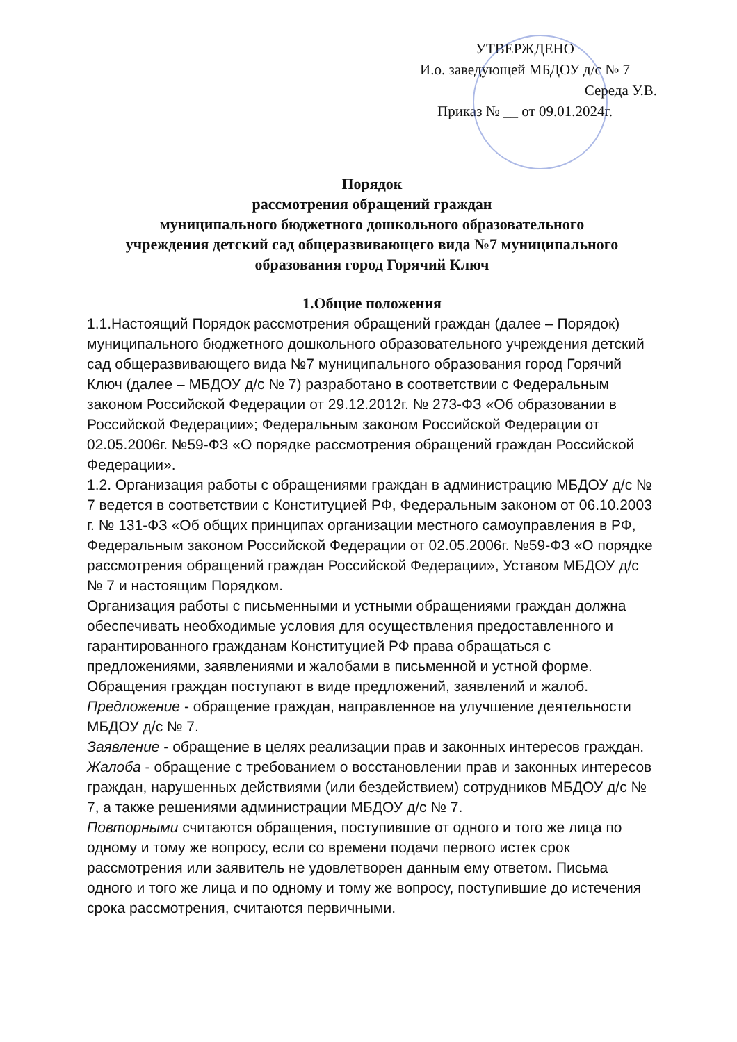УТВЕРЖДЕНО
И.о. заведующей МБДОУ д/с № 7
Середа У.В.
Приказ № __ от 09.01.2024г.
Порядок
рассмотрения обращений граждан
муниципального бюджетного дошкольного образовательного
учреждения детский сад общеразвивающего вида №7 муниципального
образования город Горячий Ключ
1.Общие положения
1.1.Настоящий Порядок рассмотрения обращений граждан (далее – Порядок) муниципального бюджетного дошкольного образовательного учреждения детский сад общеразвивающего вида №7 муниципального образования город Горячий Ключ (далее – МБДОУ д/с № 7) разработано в соответствии с Федеральным законом Российской Федерации от 29.12.2012г. № 273-ФЗ «Об образовании в Российской Федерации»; Федеральным законом Российской Федерации от 02.05.2006г. №59-ФЗ «О порядке рассмотрения обращений граждан Российской Федерации».
1.2. Организация работы с обращениями граждан в администрацию МБДОУ д/с № 7 ведется в соответствии с Конституцией РФ, Федеральным законом от 06.10.2003 г. № 131-ФЗ «Об общих принципах организации местного самоуправления в РФ, Федеральным законом Российской Федерации от 02.05.2006г. №59-ФЗ «О порядке рассмотрения обращений граждан Российской Федерации», Уставом МБДОУ д/с № 7 и настоящим Порядком.
Организация работы с письменными и устными обращениями граждан должна обеспечивать необходимые условия для осуществления предоставленного и гарантированного гражданам Конституцией РФ права обращаться с предложениями, заявлениями и жалобами в письменной и устной форме.
Обращения граждан поступают в виде предложений, заявлений и жалоб.
Предложение - обращение граждан, направленное на улучшение деятельности МБДОУ д/с № 7.
Заявление - обращение в целях реализации прав и законных интересов граждан.
Жалоба - обращение с требованием о восстановлении прав и законных интересов граждан, нарушенных действиями (или бездействием) сотрудников МБДОУ д/с № 7, а также решениями администрации МБДОУ д/с № 7.
Повторными считаются обращения, поступившие от одного и того же лица по одному и тому же вопросу, если со времени подачи первого истек срок рассмотрения или заявитель не удовлетворен данным ему ответом. Письма одного и того же лица и по одному и тому же вопросу, поступившие до истечения срока рассмотрения, считаются первичными.